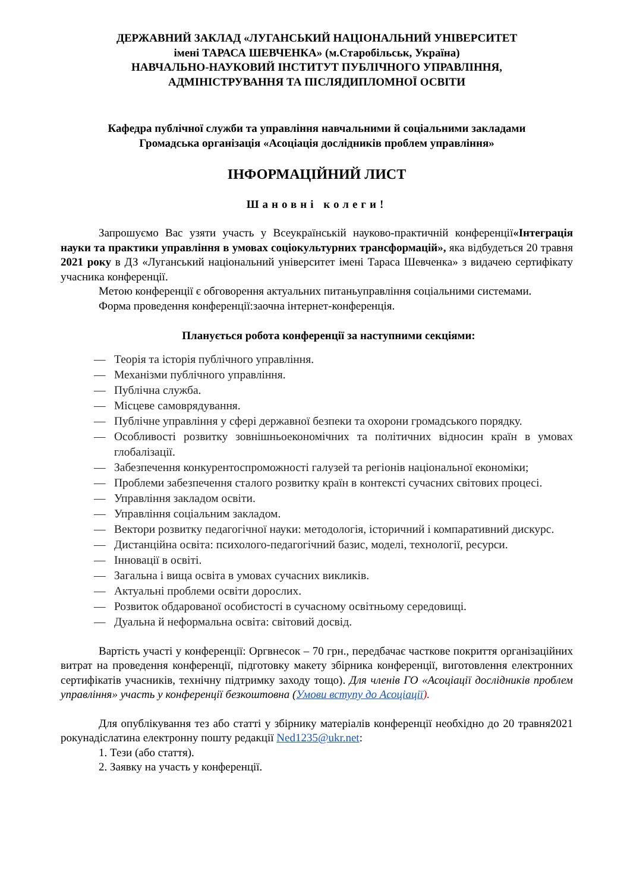ДЕРЖАВНИЙ ЗАКЛАД «ЛУГАНСЬКИЙ НАЦІОНАЛЬНИЙ УНІВЕРСИТЕТ
імені ТАРАСА ШЕВЧЕНКА» (м.Старобільськ, Україна)
НАВЧАЛЬНО-НАУКОВИЙ ІНСТИТУТ ПУБЛІЧНОГО УПРАВЛІННЯ,
АДМІНІСТРУВАННЯ ТА ПІСЛЯДИПЛОМНОЇ ОСВІТИ
Кафедра публічної служби та управління навчальними й соціальними закладами
Громадська організація «Асоціація дослідників проблем управління»
ІНФОРМАЦІЙНИЙ ЛИСТ
Шановні колеги!
Запрошуємо Вас узяти участь у Всеукраїнській науково-практичній конференції«Інтеграція науки та практики управління в умовах соціокультурних трансформацій», яка відбудеться 20 травня 2021 року в ДЗ «Луганський національний університет імені Тараса Шевченка» з видачею сертифікату учасника конференції.
Метою конференції є обговорення актуальних питаньуправління соціальними системами.
Форма проведення конференції:заочна інтернет-конференція.
Планується робота конференції за наступними секціями:
— Теорія та історія публічного управління.
— Механізми публічного управління.
— Публічна служба.
— Місцеве самоврядування.
— Публічне управління у сфері державної безпеки та охорони громадського порядку.
— Особливості розвитку зовнішньоекономічних та політичних відносин країн в умовах глобалізації.
— Забезпечення конкурентоспроможності галузей та регіонів національної економіки;
— Проблеми забезпечення сталого розвитку країн в контексті сучасних світових процесі.
— Управління закладом освіти.
— Управління соціальним закладом.
— Вектори розвитку педагогічної науки: методологія, історичний і компаративний дискурс.
— Дистанційна освіта: психолого-педагогічний базис, моделі, технології, ресурси.
— Інновації в освіті.
— Загальна і вища освіта в умовах сучасних викликів.
— Актуальні проблеми освіти дорослих.
— Розвиток обдарованої особистості в сучасному освітньому середовищі.
— Дуальна й неформальна освіта: світовий досвід.
Вартість участі у конференції: Оргвнесок – 70 грн., передбачає часткове покриття організаційних витрат на проведення конференції, підготовку макету збірника конференції, виготовлення електронних сертифікатів учасників, технічну підтримку заходу тощо). Для членів ГО «Асоціації дослідників проблем управління» участь у конференції безкоштовна (Умови вступу до Асоціації).
Для опублікування тез або статті у збірнику матеріалів конференції необхідно до 20 травня2021 рокунадіслатина електронну пошту редакції Ned1235@ukr.net:
1. Тези (або стаття).
2. Заявку на участь у конференції.